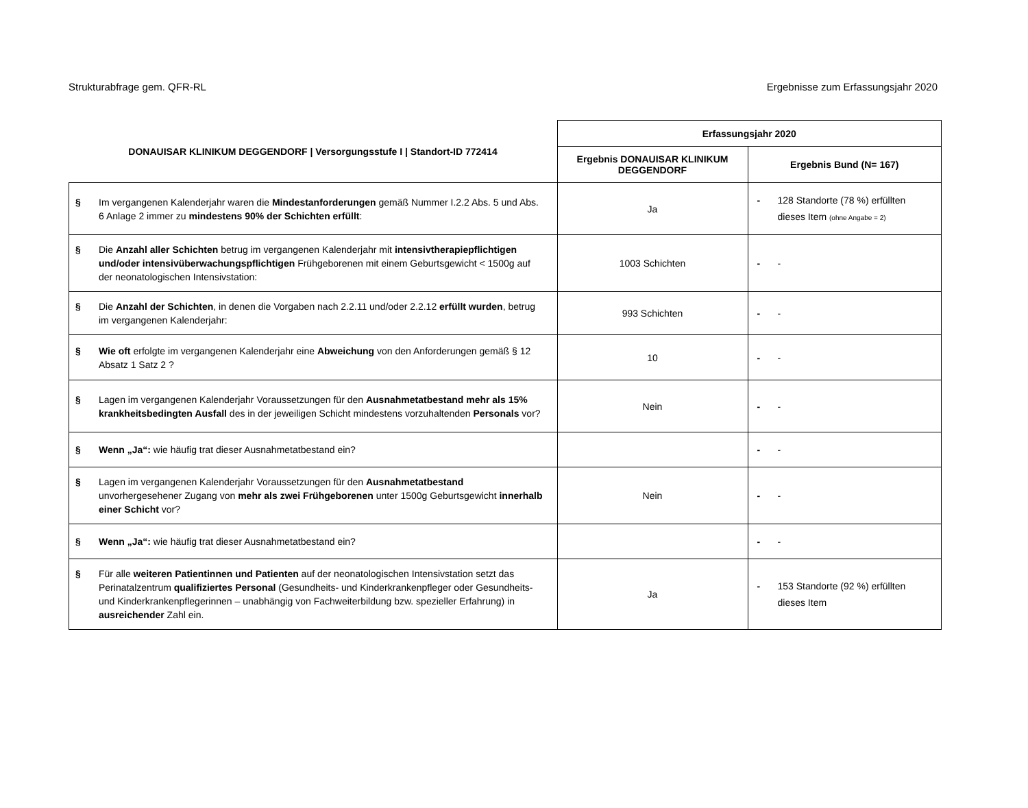Strukturabfrage gem. QFR-RL Ergebnisse zum Erfassungsjahr 2020
| DONAUISAR KLINIKUM DEGGENDORF / Versorgungsstufe I / Standort-ID 772414 | Erfassungsjahr 2020 | |
| --- | --- | --- |
| | Ergebnis DONAUISAR KLINIKUM DEGGENDORF | Ergebnis Bund (N= 167) |
| § Im vergangenen Kalenderjahr waren die Mindestanforderungen gemäß Nummer I.2.2 Abs. 5 und Abs. 6 Anlage 2 immer zu mindestens 90% der Schichten erfüllt : | Ja | - 128 Standorte (78 %) erfüllten dieses Item (ohne Angabe = 2) |
| § Die Anzahl aller Schichten betrug im vergangenen Kalenderjahr mit intensivtherapiepflichtigen und/oder intensivüberwachungspflichtigen Frühgeborenen mit einem Geburtsgewicht < 1500g auf der neonatologischen Intensivstation: | 1003 Schichten | - - |
| § Die Anzahl der Schichten , in denen die Vorgaben nach 2.2.11 und/oder 2.2.12 erfüllt wurden , betrug im vergangenen Kalenderjahr: | 993 Schichten | - - |
| § Wie oft erfolgte im vergangenen Kalenderjahr eine Abweichung von den Anforderungen gemäß § 12 Absatz 1 Satz 2 ? | 10 | - - |
| § Lagen im vergangenen Kalenderjahr Voraussetzungen für den Ausnahmetatbestand mehr als 15% krankheitsbedingten Ausfall des in der jeweiligen Schicht mindestens vorzuhaltenden Personals vor? | Nein | - - |
| § Wenn „Ja“: wie häufig trat dieser Ausnahmetatbestand ein? | | - - |
| § Lagen im vergangenen Kalenderjahr Voraussetzungen für den Ausnahmetatbestand unvorhergesehener Zugang von mehr als zwei Frühgeborenen unter 1500g Geburtsgewicht innerhalb einer Schicht vor? | Nein | - - |
| § Wenn „Ja“: wie häufig trat dieser Ausnahmetatbestand ein? | | - - |
| § Für alle weiteren Patientinnen und Patienten auf der neonatologischen Intensivstation setzt das Perinatalzentrum qualifiziertes Personal (Gesundheits- und Kinderkrankenpfleger oder Gesundheits- und Kinderkrankenpflegerinnen – unabhängig von Fachweiterbildung bzw. spezieller Erfahrung) in ausreichender Zahl ein. | Ja | - 153 Standorte (92 %) erfüllten dieses Item |